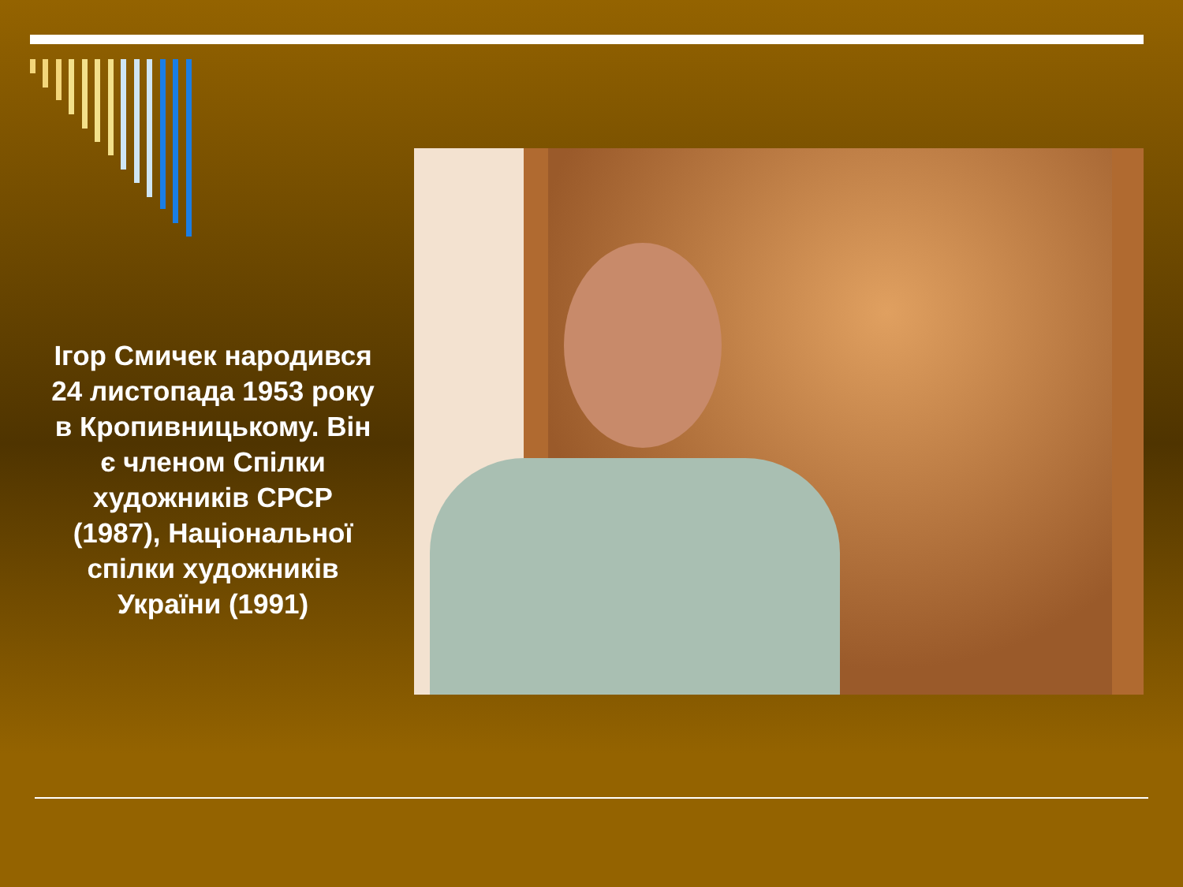Ігор Смичек народився 24 листопада 1953 року в Кропивницькому. Він є членом Спілки художників СРСР (1987), Національної спілки художників України (1991)